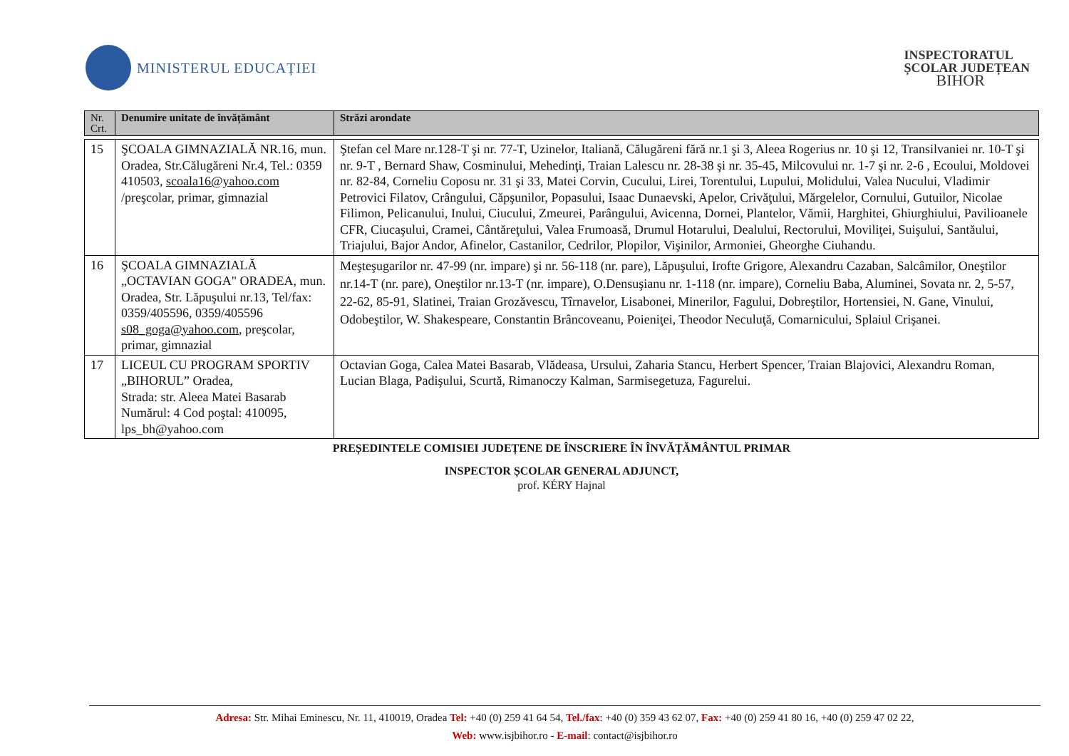MINISTERUL EDUCAȚIEI
INSPECTORATUL
ȘCOLAR JUDEȚEAN
BIHOR
| Nr. Crt. | Denumire unitate de învățământ | Străzi arondate |
| --- | --- | --- |
| 15 | ŞCOALA GIMNAZIALĂ NR.16, mun. Oradea, Str.Călugăreni Nr.4, Tel.: 0359 410503, scoala16@yahoo.com /preşcolar, primar, gimnazial | Ştefan cel Mare nr.128-T şi nr. 77-T, Uzinelor, Italiană, Călugăreni fără nr.1 şi 3, Aleea Rogerius nr. 10 şi 12, Transilvaniei nr. 10-T şi nr. 9-T , Bernard Shaw, Cosminului, Mehedinţi, Traian Lalescu nr. 28-38 şi nr. 35-45, Milcovului nr. 1-7 şi nr. 2-6 , Ecoului, Moldovei nr. 82-84, Corneliu Coposu nr. 31 şi 33, Matei Corvin, Cucului, Lirei, Torentului, Lupului, Molidului, Valea Nucului, Vladimir Petrovici Filatov, Crângului, Căpşunilor, Popasului, Isaac Dunaevski, Apelor, Crivăţului, Mărgelelor, Cornului, Gutuilor, Nicolae Filimon, Pelicanului, Inului, Ciucului, Zmeurei, Parângului, Avicenna, Dornei, Plantelor, Vămii, Harghitei, Ghiurghiului, Pavilioanele CFR, Ciucaşului, Cramei, Cântăreţului, Valea Frumoasă, Drumul Hotarului, Dealului, Rectorului, Moviliţei, Suişului, Santăului, Triajului, Bajor Andor, Afinelor, Castanilor, Cedrilor, Plopilor, Vişinilor, Armoniei, Gheorghe Ciuhandu. |
| 16 | ŞCOALA GIMNAZIALĂ „OCTAVIAN GOGA" ORADEA, mun. Oradea, Str. Lăpuşului nr.13, Tel/fax: 0359/405596, 0359/405596 s08_goga@yahoo.com , preşcolar, primar, gimnazial | Meşteşugarilor nr. 47-99 (nr. impare) şi nr. 56-118 (nr. pare), Lăpuşului, Irofte Grigore, Alexandru Cazaban, Salcâmilor, Oneştilor nr.14-T (nr. pare), Oneştilor nr.13-T (nr. impare), O.Densuşianu nr. 1-118 (nr. impare), Corneliu Baba, Aluminei, Sovata nr. 2, 5-57, 22-62, 85-91, Slatinei, Traian Grozăvescu, Tîrnavelor, Lisabonei, Minerilor, Fagului, Dobreştilor, Hortensiei, N. Gane, Vinului, Odobeştilor, W. Shakespeare, Constantin Brâncoveanu, Poieniţei, Theodor Neculuţă, Comarnicului, Splaiul Crişanei. |
| 17 | LICEUL CU PROGRAM SPORTIV „BIHORUL” Oradea, Strada: str. Aleea Matei Basarab Numărul: 4 Cod poştal: 410095, lps_bh@yahoo.com | Octavian Goga, Calea Matei Basarab, Vlădeasa, Ursului, Zaharia Stancu, Herbert Spencer, Traian Blajovici, Alexandru Roman, Lucian Blaga, Padişului, Scurtă, Rimanoczy Kalman, Sarmisegetuza, Fagurelui. |
PREȘEDINTELE COMISIEI JUDEȚENE DE ÎNSCRIERE ÎN ÎNVĂȚĂMÂNTUL PRIMAR
INSPECTOR ȘCOLAR GENERAL ADJUNCT,
prof. KÉRY Hajnal
Adresa: Str. Mihai Eminescu, Nr. 11, 410019, Oradea Tel: +40 (0) 259 41 64 54, Tel./fax: +40 (0) 359 43 62 07, Fax: +40 (0) 259 41 80 16, +40 (0) 259 47 02 22,
Web: www.isjbihor.ro - E-mail: contact@isjbihor.ro